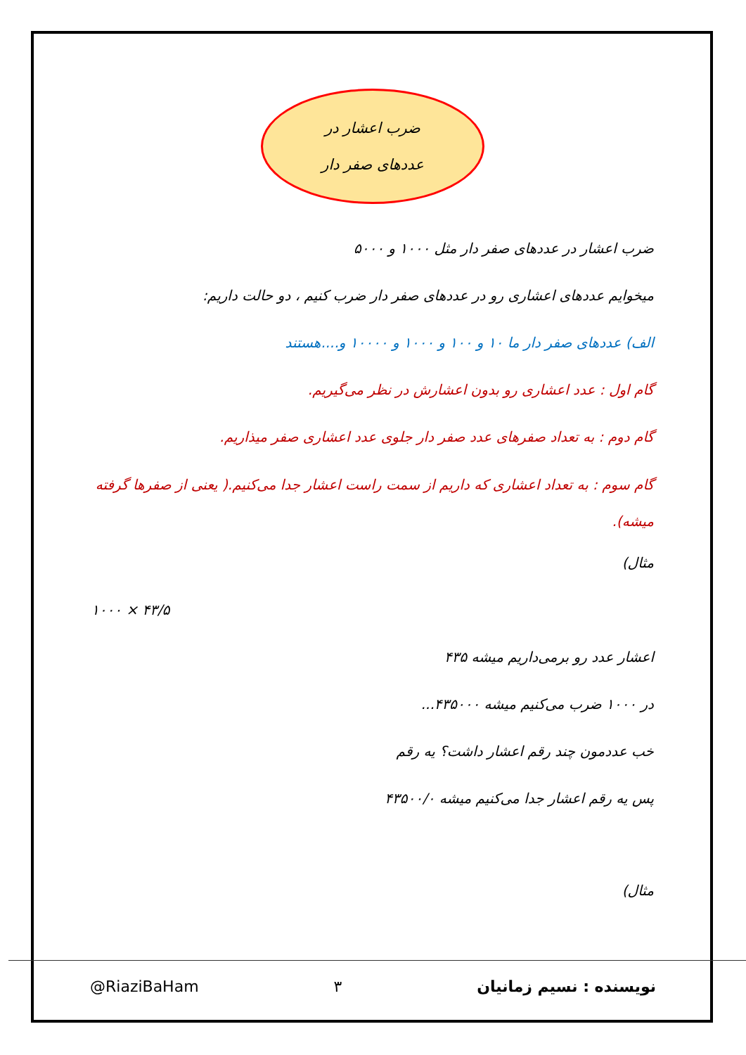ضرب اعشار در
عددهای صفر دار
ضرب اعشار در عددهای صفر دار مثل ۱۰۰۰ و ۵۰۰۰
میخوایم عددهای اعشاری رو در عددهای صفر دار ضرب کنیم ، دو حالت داریم:
الف) عددهای صفر دار ما ۱۰ و ۱۰۰ و ۱۰۰۰ و ۱۰۰۰۰ و....هستند
گام اول : عدد اعشاری رو بدون اعشارش در نظر می‌گیریم.
گام دوم : به تعداد صفرهای عدد صفر دار جلوی عدد اعشاری صفر میذاریم.
گام سوم : به تعداد اعشاری که داریم از سمت راست اعشار جدا می‌کنیم.( یعنی از صفرها گرفته میشه).
مثال)
۱۰۰۰ × ۴۳/۵
اعشار عدد رو برمی‌داریم میشه ۴۳۵
در ۱۰۰۰ ضرب می‌کنیم میشه ۴۳۵۰۰۰...
خب عددمون چند رقم اعشار داشت؟ یه رقم
پس یه رقم اعشار جدا می‌کنیم میشه ۴۳۵۰۰/۰
مثال)
@RiaziBaHam ۳ نویسنده : نسیم زمانیان